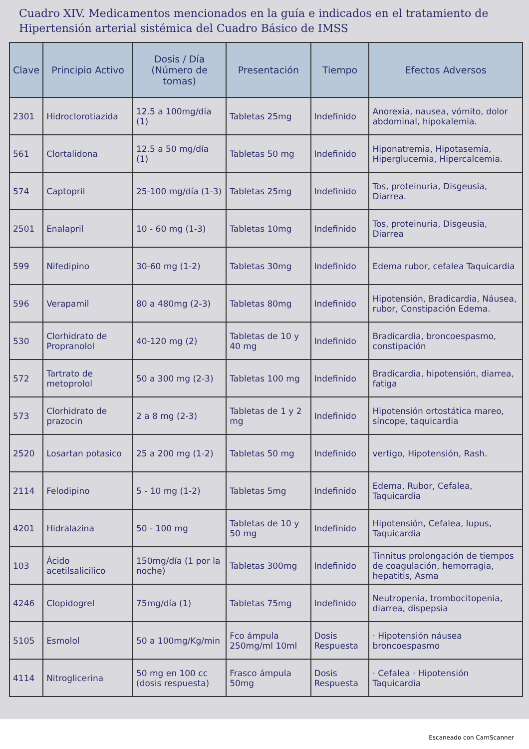Cuadro XIV. Medicamentos mencionados en la guía e indicados en el tratamiento de Hipertensión arterial sistémica del Cuadro Básico de IMSS
| Clave | Principio Activo | Dosis / Día (Número de tomas) | Presentación | Tiempo | Efectos Adversos |
| --- | --- | --- | --- | --- | --- |
| 2301 | Hidroclorotiazida | 12.5 a 100mg/día (1) | Tabletas 25mg | Indefinido | Anorexia, nausea, vómito, dolor abdominal, hipokalemia. |
| 561 | Clortalidona | 12.5 a 50 mg/día (1) | Tabletas 50 mg | Indefinido | Hiponatremia, Hipotasemia, Hiperglucemia, Hipercalcemia. |
| 574 | Captopril | 25-100 mg/día (1-3) | Tabletas 25mg | Indefinido | Tos, proteinuria, Disgeusia, Diarrea. |
| 2501 | Enalapril | 10 - 60 mg (1-3) | Tabletas 10mg | Indefinido | Tos, proteinuria, Disgeusia, Diarrea |
| 599 | Nifedipino | 30-60 mg (1-2) | Tabletas 30mg | Indefinido | Edema rubor, cefalea Taquicardia |
| 596 | Verapamil | 80 a 480mg (2-3) | Tabletas 80mg | Indefinido | Hipotensión, Bradicardia, Náusea, rubor, Constipación Edema. |
| 530 | Clorhidrato de Propranolol | 40-120 mg (2) | Tabletas de 10 y 40 mg | Indefinido | Bradicardia, broncoespasmo, constipación |
| 572 | Tartrato de metoprolol | 50 a 300 mg (2-3) | Tabletas 100 mg | Indefinido | Bradicardia, hipotensión, diarrea, fatiga |
| 573 | Clorhidrato de prazocin | 2 a 8 mg (2-3) | Tabletas de 1 y 2 mg | Indefinido | Hipotensión ortostática mareo, síncope, taquicardia |
| 2520 | Losartan potasico | 25 a 200 mg (1-2) | Tabletas 50 mg | Indefinido | vertigo, Hipotensión, Rash. |
| 2114 | Felodipino | 5 - 10 mg (1-2) | Tabletas 5mg | Indefinido | Edema, Rubor, Cefalea, Taquicardia |
| 4201 | Hidralazina | 50 - 100 mg | Tabletas de 10 y 50 mg | Indefinido | Hipotensión, Cefalea, lupus, Taquicardia |
| 103 | Ácido acetilsalicilico | 150mg/día (1 por la noche) | Tabletas 300mg | Indefinido | Tinnitus prolongación de tiempos de coagulación, hemorragia, hepatitis, Asma |
| 4246 | Clopidogrel | 75mg/día (1) | Tabletas 75mg | Indefinido | Neutropenia, trombocitopenia, diarrea, dispepsia |
| 5105 | Esmolol | 50 a 100mg/Kg/min | Fco ámpula 250mg/ml 10ml | Dosis Respuesta | · Hipotensión náusea broncoespasmo |
| 4114 | Nitroglicerina | 50 mg en 100 cc (dosis respuesta) | Frasco ámpula 50mg | Dosis Respuesta | · Cefalea · Hipotensión Taquicardia |
Escaneado con CamScanner